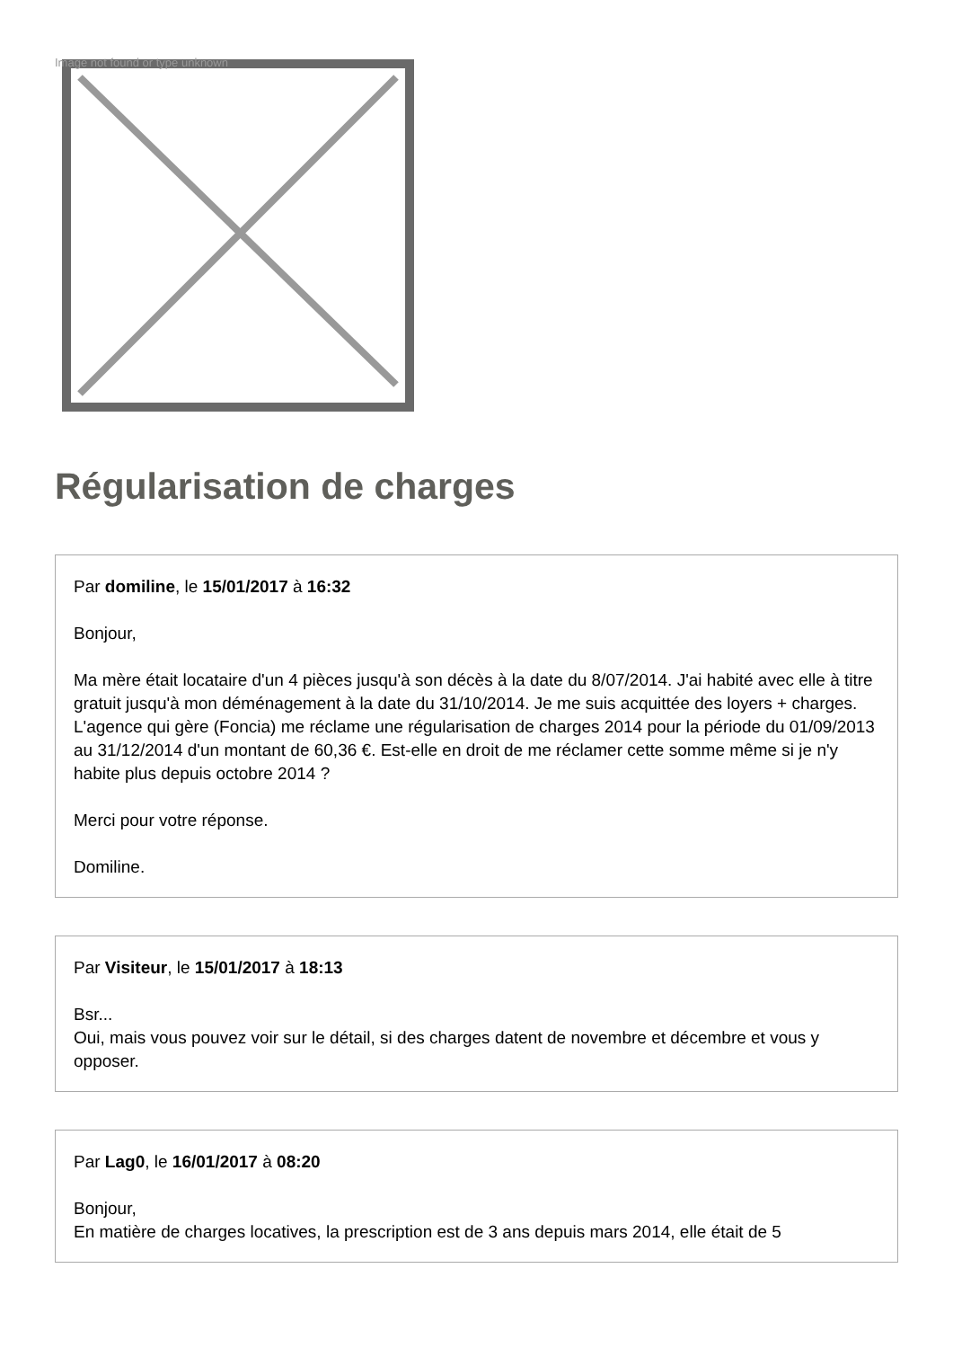Image not found or type unknown
Régularisation de charges
Par domiline, le 15/01/2017 à 16:32
Bonjour,
Ma mère était locataire d'un 4 pièces jusqu'à son décès à la date du 8/07/2014. J'ai habité avec elle à titre gratuit jusqu'à mon déménagement à la date du 31/10/2014. Je me suis acquittée des loyers + charges. L'agence qui gère (Foncia) me réclame une régularisation de charges 2014 pour la période du 01/09/2013 au 31/12/2014 d'un montant de 60,36 €. Est-elle en droit de me réclamer cette somme même si je n'y habite plus depuis octobre 2014 ?
Merci pour votre réponse.
Domiline.
Par Visiteur, le 15/01/2017 à 18:13
Bsr...
Oui, mais vous pouvez voir sur le détail, si des charges datent de novembre et décembre et vous y opposer.
Par Lag0, le 16/01/2017 à 08:20
Bonjour,
En matière de charges locatives, la prescription est de 3 ans depuis mars 2014, elle était de 5